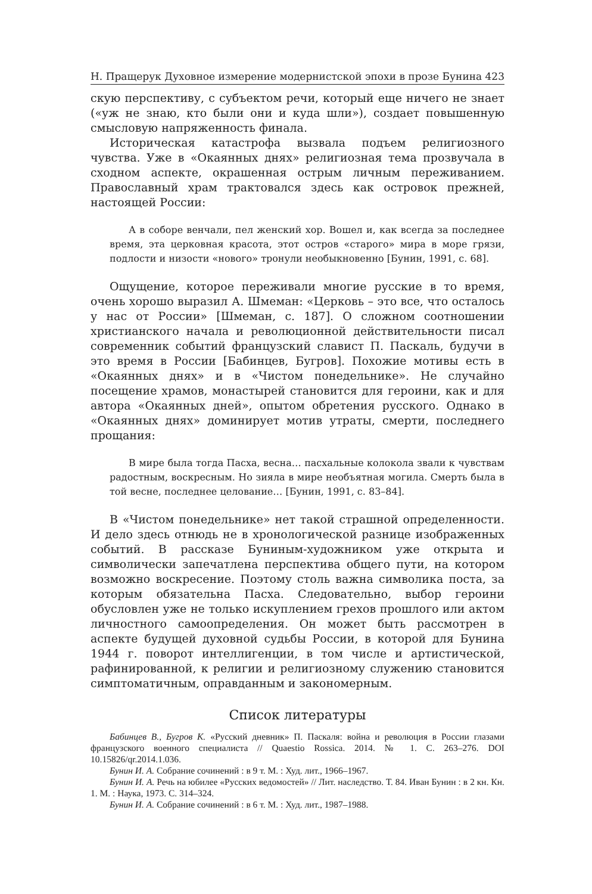Н. Пращерук Духовное измерение модернистской эпохи в прозе Бунина 423
скую перспективу, с субъектом речи, который еще ничего не знает («уж не знаю, кто были они и куда шли»), создает повышенную смысловую напряженность финала.
Историческая катастрофа вызвала подъем религиозного чувства. Уже в «Окаянных днях» религиозная тема прозвучала в сходном аспекте, окрашенная острым личным переживанием. Православный храм трактовался здесь как островок прежней, настоящей России:
А в соборе венчали, пел женский хор. Вошел и, как всегда за последнее время, эта церковная красота, этот остров «старого» мира в море грязи, подлости и низости «нового» тронули необыкновенно [Бунин, 1991, с. 68].
Ощущение, которое переживали многие русские в то время, очень хорошо выразил А. Шмеман: «Церковь – это все, что осталось у нас от России» [Шмеман, с. 187]. О сложном соотношении христианского начала и революционной действительности писал современник событий французский славист П. Паскаль, будучи в это время в России [Бабинцев, Бугров]. Похожие мотивы есть в «Окаянных днях» и в «Чистом понедельнике». Не случайно посещение храмов, монастырей становится для героини, как и для автора «Окаянных дней», опытом обретения русского. Однако в «Окаянных днях» доминирует мотив утраты, смерти, последнего прощания:
В мире была тогда Пасха, весна… пасхальные колокола звали к чувствам радостным, воскресным. Но зияла в мире необъятная могила. Смерть была в той весне, последнее целование… [Бунин, 1991, с. 83–84].
В «Чистом понедельнике» нет такой страшной определенности. И дело здесь отнюдь не в хронологической разнице изображенных событий. В рассказе Буниным-художником уже открыта и символически запечатлена перспектива общего пути, на котором возможно воскресение. Поэтому столь важна символика поста, за которым обязательна Пасха. Следовательно, выбор героини обусловлен уже не только искуплением грехов прошлого или актом личностного самоопределения. Он может быть рассмотрен в аспекте будущей духовной судьбы России, в которой для Бунина 1944 г. поворот интеллигенции, в том числе и артистической, рафинированной, к религии и религиозному служению становится симптоматичным, оправданным и закономерным.
Список литературы
Бабинцев В., Бугров К. «Русский дневник» П. Паскаля: война и революция в России глазами французского военного специалиста // Quaestio Rossica. 2014. № 1. С. 263–276. DOI 10.15826/qr.2014.1.036.
Бунин И. А. Собрание сочинений : в 9 т. М. : Худ. лит., 1966–1967.
Бунин И. А. Речь на юбилее «Русских ведомостей» // Лит. наследство. Т. 84. Иван Бунин : в 2 кн. Кн. 1. М. : Наука, 1973. С. 314–324.
Бунин И. А. Собрание сочинений : в 6 т. М. : Худ. лит., 1987–1988.